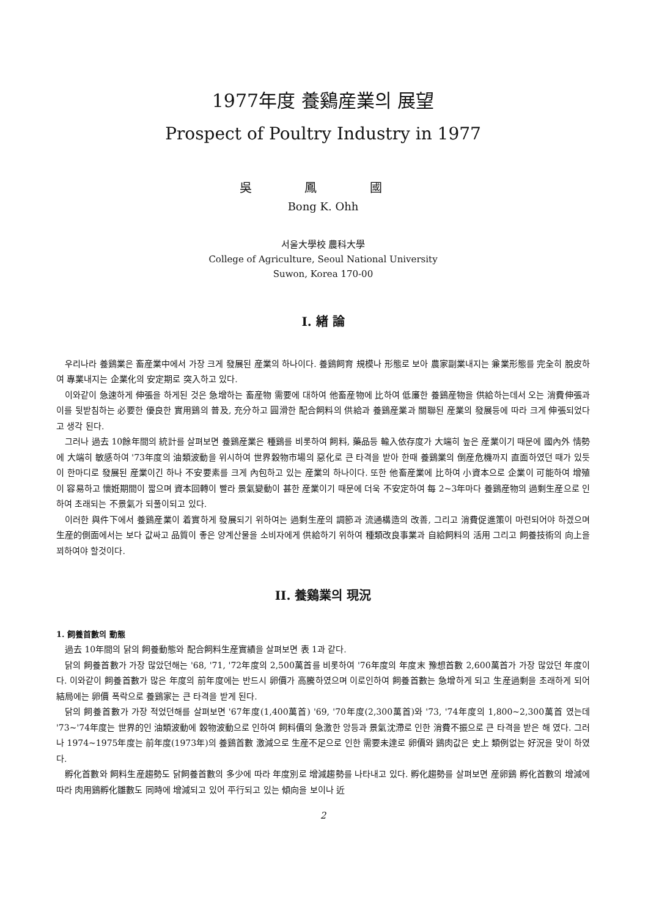1977年度 養鷄産業의 展望
Prospect of Poultry Industry in 1977
吳 鳳 國
Bong K. Ohh
서울大學校 農科大學
College of Agriculture, Seoul National University
Suwon, Korea 170-00
I. 緖 論
우리나라 養鷄業은 畜産業中에서 가장 크게 發展된 産業의 하나이다. 養鷄飼育 規模나 形態로 보아 農家副業내지는 兼業形態를 完全히 脫皮하여 專業내지는 企業化의 安定期로 突入하고 있다.
이와같이 急速하게 伸張을 하게된 것은 急增하는 畜産物 需要에 대하여 他畜産物에 比하여 低廉한 養鷄産物을 供給하는데서 오는 消費伸張과 이를 뒷받침하는 必要한 優良한 實用鷄의 普及, 充分하고 圓滑한 配合飼料의 供給과 養鷄産業과 關聯된 産業의 發展등에 따라 크게 伸張되었다고 생각 된다.
그러나 過去 10餘年間의 統計를 살펴보면 養鷄産業은 種鷄를 비롯하여 飼料, 藥品등 輸入依存度가 大端히 높은 産業이기 때문에 國內外 情勢에 大端히 敏感하여 '73年度의 油類波動을 위시하여 世界穀物市場의 惡化로 큰 타격을 받아 한때 養鷄業의 倒産危機까지 直面하였던 때가 있듯이 한마디로 發展된 産業이긴 하나 不安要素를 크게 內包하고 있는 産業의 하나이다. 또한 他畜産業에 比하여 小資本으로 企業이 可能하여 增殖이 容易하고 懷姙期間이 짧으며 資本回轉이 빨라 景氣變動이 甚한 産業이기 때문에 더욱 不安定하여 每 2~3年마다 養鷄産物의 過剩生産으로 인하여 초래되는 不景氣가 되풀이되고 있다.
이러한 與件下에서 養鷄産業이 着實하게 發展되기 위하여는 過剩生産의 調節과 流通構造의 改善, 그리고 消費促進策이 마련되어야 하겠으며 生産的側面에서는 보다 값싸고 品質이 좋은 양계산물을 소비자에게 供給하기 위하여 種類改良事業과 自給飼料의 活用 그리고 飼養技術의 向上을 꾀하여야 할것이다.
II. 養鷄業의 現況
1. 飼養首數의 動態
過去 10年間의 닭의 飼養動態와 配合飼料生産實績을 살펴보면 表 1과 같다.
닭의 飼養首數가 가장 많았던해는 '68, '71, '72年度의 2,500萬首를 비롯하여 '76年度의 年度末 豫想首數 2,600萬首가 가장 많았던 年度이다. 이와같이 飼養首數가 많은 年度의 前年度에는 반드시 卵價가 高騰하였으며 이로인하여 飼養首數는 急增하게 되고 生産過剩을 초래하게 되어 結局에는 卵價 폭락으로 養鷄家는 큰 타격을 받게 된다.
닭의 飼養首數가 가장 적었던해를 살펴보면 '67年度(1,400萬首) '69, '70年度(2,300萬首)와 '73, '74年度의 1,800~2,300萬首 였는데 '73~'74年度는 世界的인 油類波動에 穀物波動으로 인하여 飼料價의 急激한 앙등과 景氣沈滯로 인한 消費不振으로 큰 타격을 받은 해 였다. 그러나 1974~1975年度는 前年度(1973年)의 養鷄首數 激減으로 生産不足으로 인한 需要未達로 卵價와 鷄肉값은 史上 類例없는 好況을 맞이 하였다.
孵化首數와 飼料生産趨勢도 닭飼養首數의 多少에 따라 年度別로 增減趨勢를 나타내고 있다. 孵化趨勢를 살펴보면 産卵鷄 孵化首數의 增減에 따라 肉用鷄孵化雛數도 同時에 增減되고 있어 平行되고 있는 傾向을 보이나 近
2